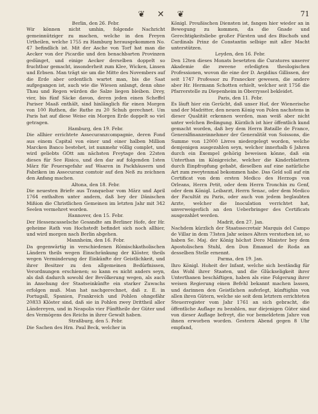❦ ✕ ❦ 71
Berlin, den 26. Febr.
Wir können nicht umhin, folgende Nachricht gemeinnütziger zu machen, welche in den Freyen Urtheilen, welche 1755 zu Hamburg herausgekommen No. 47 befindlich ist. Mit der Asche von Torf hat man die Aecker von der Picardie und den benachbarten Provinzen gedünget, und einige Aecker derselben doppelt so fruchtbar gemacht, insonderheit zum Klee, Wicken, Linsen und Erbsen. Man trägt sie um die Mitte des Novembers auf die Erde aber ordentlich wartet man, bis die Saat aufgegangen ist, auch wie die Wiesen anlangt, denn ohne Thau und Regen würden die Salze liegen bleiben. Drey, vier, bis fünf Säcke davon, deren jeden einen Scheffel Pariser Maaß enthält, sind hinlänglich für einen Morgen von 100 Ruthen, die Ruthe zu 20 Schuh gerechnet. Um Paris hat auf diese Weise ein Morgen Erde doppelt so viel getragen.
Hamburg, den 19. Febr.
Die allhier errichtete Assecuranzcompagnie, deren Fond aus einem Capital von einer und einer halben Million Marcken Banco bestehet, ist nunmehr völlig complet, und wird geliebts GOtt am nächsten Freytage den 22sten dieses für See Risico, und den dar auf folgenden 1sten März für Feuersgefahr auf Waaren in Packhäusern und Fabriken im Assecuranz comtoir auf den Neß zu zeichnen den Anfang machen.
Altona, den 18. Febr.
Die neuesten Briefe aus Tranquebar vom März und April 1764 enthalten unter andern, daß bey der Dänischen Mißion die Christlichen Gemeinen im letzten Jahr mit 342 Seelen vermehret worden.
Hannover, den 15. Febr.
Der Hessencasselsche Gesandte am Berliner Hofe, der Hr. geheime Rath von Hochstedt befindet sich noch allhier, und wird morgen nach Berlin abgehen.
Mannheim, den 16. Febr.
Da gegenwärtig in verschiedenen Römischkatholischen Ländern theils wegen Einschränkung der Klöster, theils wegen Verminderung der Einkünfte der Geistlichkeit, und ihrer Besitzer zu den allgemeinen Bedürfnissen, Verordnungen erschienen; so kann es nicht anders seyn, als daß dadurch sowohl der Bevölkerung wegen, als auch in Ansehung der Staatseinkünfte ein starker Zuwachs erfolgen muß. Man hat nachgerechnet, daß z. E. in Portugall, Spanien, Frankreich und Pohlen ohngefähr 20833 Klöster sind, daß sie in Pohlen zwey Drittheil aller Ländereyen, und in Neapolis vier Fünftheile der Güter und des Vermögens des Reichs in ihrer Gewalt haben.
Straßburg, den 5. Febr.
Die Sachen des Hrn. Paul Beck, welcher in
Königl. Preußischen Diensten ist, fangen hier wieder an in Bewegung zu kommen, da die Gnade und Gerechtigkeitsliebe großer Fürsten und des Bischofs und Cardinals Prinz de Constantin selbige mit aller Macht unterstützen.
Leyden, den 16. Febr.
Den 12ten dieses Monats besetzten die Curatores unserer Akademie die zweene erledigten theologischen Professionen, wovon die eine der D. Aegidius Gillissen, der seit 1747 Professor zu Franecker gewesen, die andere aber Hr. Hermann Schotten erhielt, welcher seit 1756 die Pfarrerstelle zu Diepenheim in Oberryssel bekleidet.
Paris, den 11. Febr.
Es läuft hier ein Gerücht, daß unser Hof, der Wienerische und der Madritter, den neuen König von Polen nachstens in dieser Qualität erkennen werden, man weiß aber nicht unter welchen Bedingung. Kürzlich ist hier öffentlich kund gemacht worden, daß bey dem Herrn Bataille de France, Generalfinanzeinnehmer der Generalität von Soissons, die Summe von 12000 Livres niedergelegt worden, welche demjenigen ausgezahlen seyn, welcher innerhalb 6 Jahren durch ein Exempel gehörig beweisen könne, daß ein Unterthan im Königreiche, welcher die Kinderblattern durch Einpfropfung gehabt, dieselben auf eine natürliche Art zum zweytenmal bekommen habe. Das Geld soll auf ein Certificat von dem ersten Medico des Herzogs von Orleans, Herrn Petit, oder dem Herrn Tronchin zu Genf, oder dem Königl. Leibarzt, Herrn Senac, oder dem Medico der Facultät zu Paris, oder auch von jedem beglaubten Arzte, welcher die Inoculation verrichtet hat, unverweigerlich an den Ueberbringer des Certificats ausgezahlet werden.
Madrit, den 27. Jan.
Nachdem kürzlich der Staatssecretair Marquis del Campo de Villar in dem 73sten Jahr seines Alters verstorben ist, so haben Se. Maj. der König höchst Dero Minister bey dem Apostolischen Stuhl, den Don Emanuel de Roda an desselben Stelle ernennt.
Parma, den 19. Jan.
Ihro Königl. Hoheit der Infant, welche sich beständig für das Wohl ihrer Staaten, und die Glückseligkeit ihrer Unterthanen beschäftigen, haben als eine Folgerung ihrer weisen Regierung einen Befehl bekannt machen lassen, und darinnen den Geistlichen auferlegt, künftighin von allen ihren Gütern, welche sie seit dem letztern errichteten Steuerregister vom Jahr 1761 an sich gebracht, die öffentliche Auflage zu bezahlen, nur diejenigen Güter sind von dieser Auflage befreyt, die vor bemeldetem Jahre von ihnen erworben worden. Gestern Abend gegen 8 Uhr empfand,